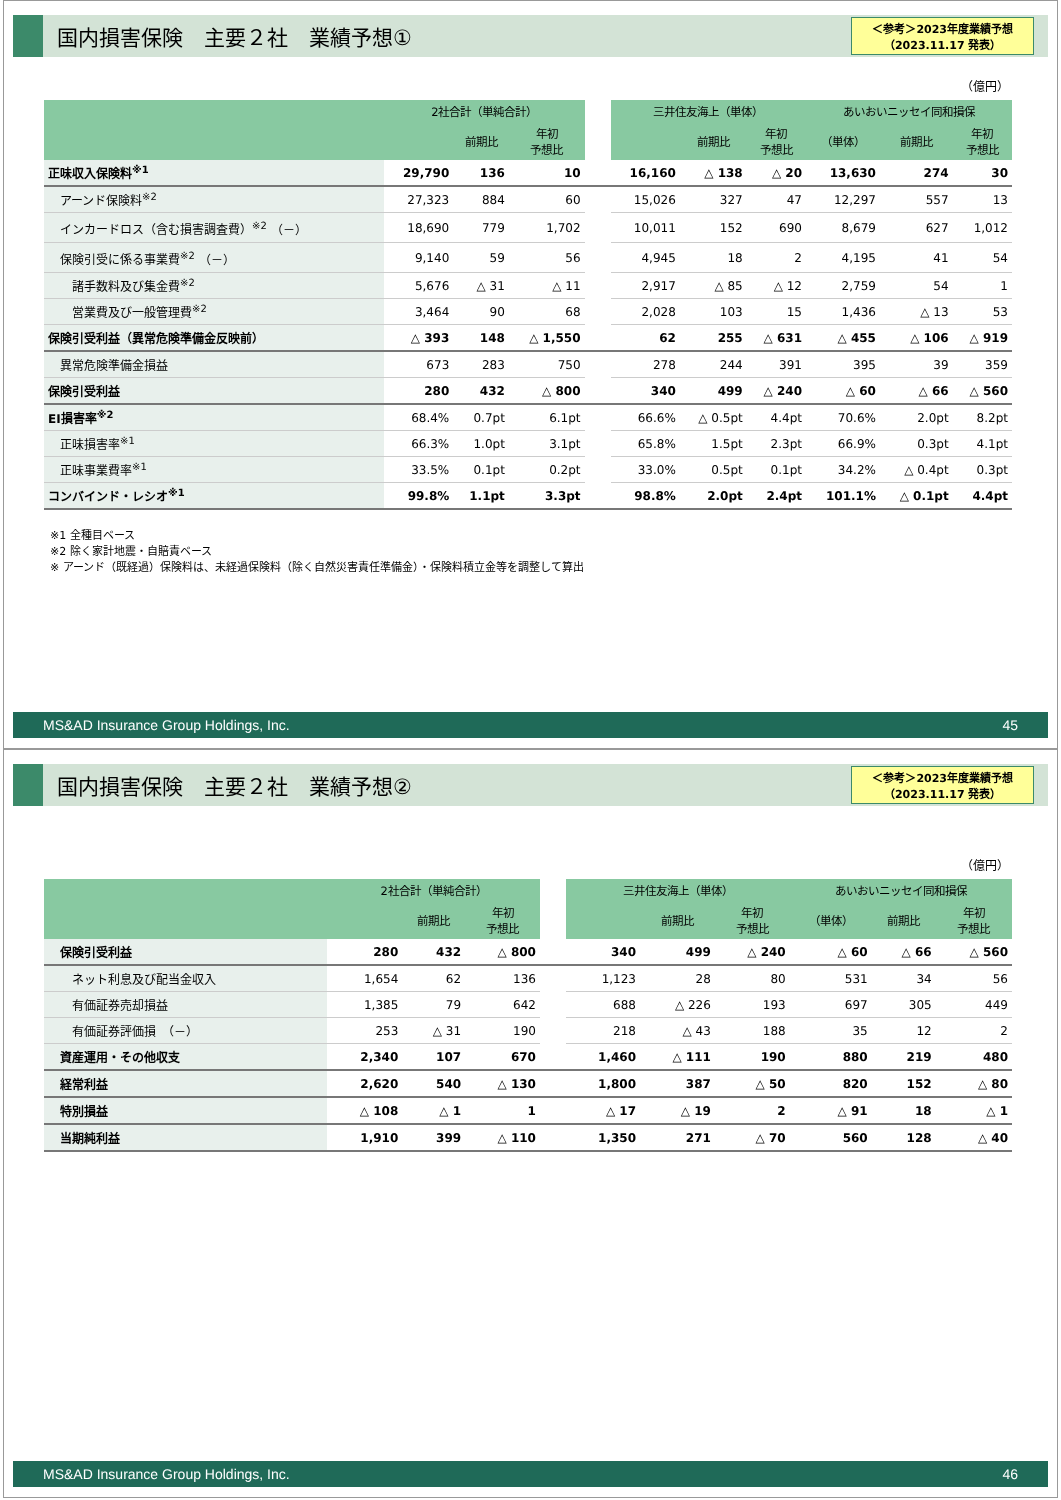国内損害保険　主要２社　業績予想①
＜参考＞2023年度業績予想
（2023.11.17 発表）
（億円）
| | 2社合計（単純合計） | | | | 三井住友海上（単体） | | | あいおいニッセイ同和損保 | | |
| | | 前期比 | 年初 予想比 | | | 前期比 | 年初 予想比 | （単体） | 前期比 | 年初 予想比 |
| 正味収入保険料<sup>※1</sup> | 29,790 | 136 | 10 | | 16,160 | △ 138 | △ 20 | 13,630 | 274 | 30 |
| アーンド保険料<sup>※2</sup> | 27,323 | 884 | 60 | | 15,026 | 327 | 47 | 12,297 | 557 | 13 |
| インカードロス（含む損害調査費）<sup>※2</sup> （－） | 18,690 | 779 | 1,702 | | 10,011 | 152 | 690 | 8,679 | 627 | 1,012 |
| 保険引受に係る事業費<sup>※2</sup> （－） | 9,140 | 59 | 56 | | 4,945 | 18 | 2 | 4,195 | 41 | 54 |
| 諸手数料及び集金費<sup>※2</sup> | 5,676 | △ 31 | △ 11 | | 2,917 | △ 85 | △ 12 | 2,759 | 54 | 1 |
| 営業費及び一般管理費<sup>※2</sup> | 3,464 | 90 | 68 | | 2,028 | 103 | 15 | 1,436 | △ 13 | 53 |
| 保険引受利益（異常危険準備金反映前） | △ 393 | 148 | △ 1,550 | | 62 | 255 | △ 631 | △ 455 | △ 106 | △ 919 |
| 異常危険準備金損益 | 673 | 283 | 750 | | 278 | 244 | 391 | 395 | 39 | 359 |
| 保険引受利益 | 280 | 432 | △ 800 | | 340 | 499 | △ 240 | △ 60 | △ 66 | △ 560 |
| EI損害率<sup>※2</sup> | 68.4% | 0.7pt | 6.1pt | | 66.6% | △ 0.5pt | 4.4pt | 70.6% | 2.0pt | 8.2pt |
| 正味損害率<sup>※1</sup> | 66.3% | 1.0pt | 3.1pt | | 65.8% | 1.5pt | 2.3pt | 66.9% | 0.3pt | 4.1pt |
| 正味事業費率<sup>※1</sup> | 33.5% | 0.1pt | 0.2pt | | 33.0% | 0.5pt | 0.1pt | 34.2% | △ 0.4pt | 0.3pt |
| コンバインド・レシオ<sup>※1</sup> | 99.8% | 1.1pt | 3.3pt | | 98.8% | 2.0pt | 2.4pt | 101.1% | △ 0.1pt | 4.4pt |
※1 全種目ベース
※2 除く家計地震・自賠責ベース
※ アーンド（既経過）保険料は、未経過保険料（除く自然災害責任準備金）・保険料積立金等を調整して算出
MS&AD Insurance Group Holdings, Inc. 45
国内損害保険　主要２社　業績予想②
＜参考＞2023年度業績予想
（2023.11.17 発表）
（億円）
| | 2社合計（単純合計） | | | | 三井住友海上（単体） | | | あいおいニッセイ同和損保 | | |
| | | 前期比 | 年初 予想比 | | | 前期比 | 年初 予想比 | （単体） | 前期比 | 年初 予想比 |
| 保険引受利益 | 280 | 432 | △ 800 | | 340 | 499 | △ 240 | △ 60 | △ 66 | △ 560 |
| ネット利息及び配当金収入 | 1,654 | 62 | 136 | | 1,123 | 28 | 80 | 531 | 34 | 56 |
| 有価証券売却損益 | 1,385 | 79 | 642 | | 688 | △ 226 | 193 | 697 | 305 | 449 |
| 有価証券評価損 （－） | 253 | △ 31 | 190 | | 218 | △ 43 | 188 | 35 | 12 | 2 |
| 資産運用・その他収支 | 2,340 | 107 | 670 | | 1,460 | △ 111 | 190 | 880 | 219 | 480 |
| 経常利益 | 2,620 | 540 | △ 130 | | 1,800 | 387 | △ 50 | 820 | 152 | △ 80 |
| 特別損益 | △ 108 | △ 1 | 1 | | △ 17 | △ 19 | 2 | △ 91 | 18 | △ 1 |
| 当期純利益 | 1,910 | 399 | △ 110 | | 1,350 | 271 | △ 70 | 560 | 128 | △ 40 |
MS&AD Insurance Group Holdings, Inc. 46